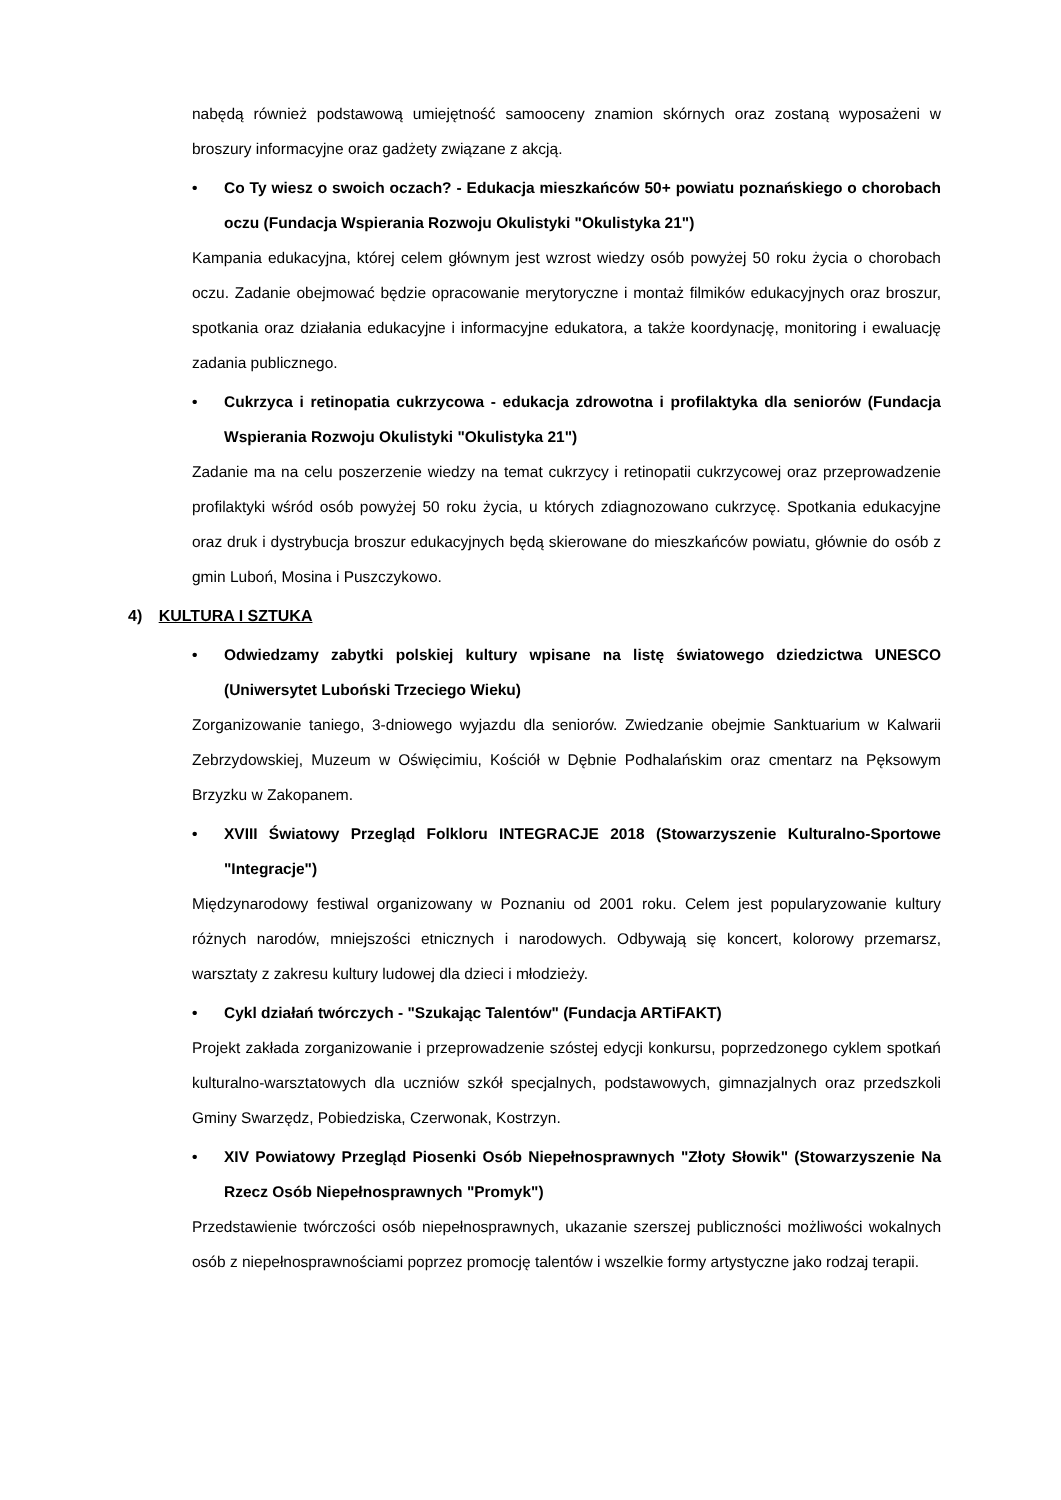nabędą również podstawową umiejętność samooceny znamion skórnych oraz zostaną wyposażeni w broszury informacyjne oraz gadżety związane z akcją.
• Co Ty wiesz o swoich oczach? - Edukacja mieszkańców 50+ powiatu poznańskiego o chorobach oczu (Fundacja Wspierania Rozwoju Okulistyki "Okulistyka 21")
Kampania edukacyjna, której celem głównym jest wzrost wiedzy osób powyżej 50 roku życia o chorobach oczu. Zadanie obejmować będzie opracowanie merytoryczne i montaż filmików edukacyjnych oraz broszur, spotkania oraz działania edukacyjne i informacyjne edukatora, a także koordynację, monitoring i ewaluację zadania publicznego.
• Cukrzyca i retinopatia cukrzycowa - edukacja zdrowotna i profilaktyka dla seniorów (Fundacja Wspierania Rozwoju Okulistyki "Okulistyka 21")
Zadanie ma na celu poszerzenie wiedzy na temat cukrzycy i retinopatii cukrzycowej oraz przeprowadzenie profilaktyki wśród osób powyżej 50 roku życia, u których zdiagnozowano cukrzycę. Spotkania edukacyjne oraz druk i dystrybucja broszur edukacyjnych będą skierowane do mieszkańców powiatu, głównie do osób z gmin Luboń, Mosina i Puszczykowo.
4) KULTURA I SZTUKA
• Odwiedzamy zabytki polskiej kultury wpisane na listę światowego dziedzictwa UNESCO (Uniwersytet Luboński Trzeciego Wieku)
Zorganizowanie taniego, 3-dniowego wyjazdu dla seniorów. Zwiedzanie obejmie Sanktuarium w Kalwarii Zebrzydowskiej, Muzeum w Oświęcimiu, Kościół w Dębnie Podhalańskim oraz cmentarz na Pęksowym Brzyzku w Zakopanem.
• XVIII Światowy Przegląd Folkloru INTEGRACJE 2018 (Stowarzyszenie Kulturalno-Sportowe "Integracje")
Międzynarodowy festiwal organizowany w Poznaniu od 2001 roku. Celem jest popularyzowanie kultury różnych narodów, mniejszości etnicznych i narodowych. Odbywają się koncert, kolorowy przemarsz, warsztaty z zakresu kultury ludowej dla dzieci i młodzieży.
• Cykl działań twórczych - "Szukając Talentów" (Fundacja ARTiFAKT)
Projekt zakłada zorganizowanie i przeprowadzenie szóstej edycji konkursu, poprzedzonego cyklem spotkań kulturalno-warsztatowych dla uczniów szkół specjalnych, podstawowych, gimnazjalnych oraz przedszkoli Gminy Swarzędz, Pobiedziska, Czerwonak, Kostrzyn.
• XIV Powiatowy Przegląd Piosenki Osób Niepełnosprawnych "Złoty Słowik" (Stowarzyszenie Na Rzecz Osób Niepełnosprawnych "Promyk")
Przedstawienie twórczości osób niepełnosprawnych, ukazanie szerszej publiczności możliwości wokalnych osób z niepełnosprawnościami poprzez promocję talentów i wszelkie formy artystyczne jako rodzaj terapii.